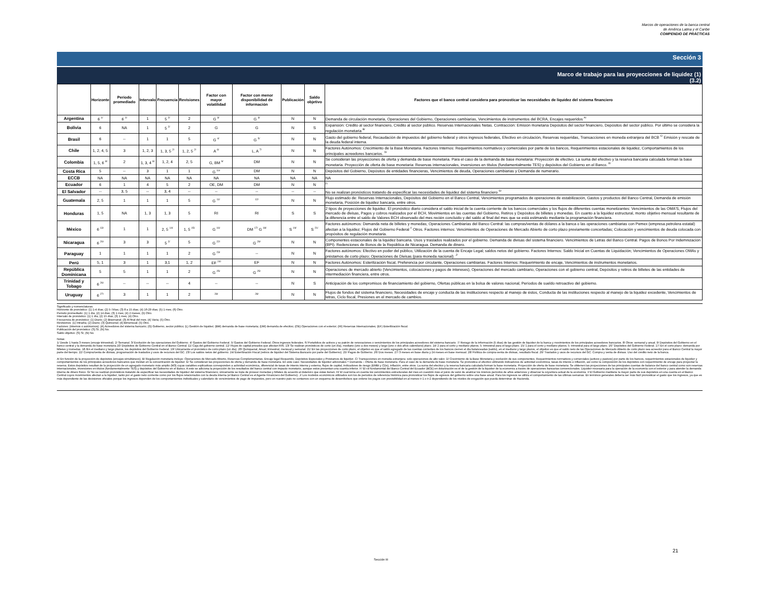Marcos de operaciones de la banca central
de América Latina y el Caribe
COMPENDIO DE PRÁCTICAS
Sección 3
Marco de trabajo para las proyecciones de liquidez (1)
(3.2)
| | Horizonte | Periodo promediado | Intervalo | Frecuencia | Revisiones | Factor con mayor volatilidad | Factor con menor disponibilidad de información | Publicación | Saldo objetivo | Factores que el banco central considera para pronosticar las necesidades de liquidez del sistema financiero |
| --- | --- | --- | --- | --- | --- | --- | --- | --- | --- | --- |
| Argentina | 6 <sup>1/</sup> | 6 <sup>1/</sup> | 1 | 5 <sup>2/</sup> | 2 | G <sup>3/</sup> | G <sup>3/</sup> | N | N | Demanda de circulación monetaria, Operaciones del Gobierno, Operaciones cambiarias, Vencimientos de instrumentos del BCRA, Encajes requeridos <sup>A/</sup> |
| Bolivia | 6 | NA | 1 | 5 <sup>2/</sup> | 2 | G | G | N | S | Expansión: Crédito al sector financiero, Crédito al sector público. Reservas Internacionales Netas. Contracción: Emisión monetaria Depósitos del sector financiero, Depósitos del sector público. Por último se considera la regulación monetaria <sup>B/</sup> |
| Brasil | 6 | -- | 1 | 1 | 5 | G <sup>4/</sup> | G <sup>5/</sup> | N | N | Gasto del gobierno federal, Recaudación de impuestos del gobierno federal y otros ingresos federales, Efectivo en circulación, Reservas requeridas, Transacciones en moneda extranjera del BCB <sup>C/</sup> Emisión y rescate de la deuda federal interna. |
| Chile | 1, 2, 4, 5 | 3 | 1, 2, 3 | 1, 3, 5 <sup>2/</sup> | 1, 2, 5 <sup>2/</sup> | A <sup>6/</sup> | L, A <sup>7/</sup> | N | N | Factores Autónomos: Crecimiento de la Base Monetaria. Factores Internos: Requerimientos normativos y comerciales por parte de los bancos, Requerimientos estacionales de liquidez, Comportamientos de los principales acreedores bancarios. <sup>D/</sup> |
| Colombia | 1, 5, 6 <sup>8/</sup> | 2 | 1, 3, 4 <sup>8/</sup> | 1, 2, 4 | 2, 5 | G, BM <sup>9/</sup> | DM | N | N | Se consideran las proyecciones de oferta y demanda de base monetaria. Para el caso de la demanda de base monetaria: Proyección de efectivo. La suma del efectivo y la reserva bancaria calculada forman la base monetaria. Proyección de oferta de base monetaria: Reservas internacionales, inversiones en títulos (fundamentalmente TES) y depósitos del Gobierno en el Banco. <sup>E/</sup> |
| Costa Rica | 5 | -- | 3 | 1 | 1 | G <sup>10/</sup> | DM | N | N | Depósitos del Gobierno, Depósitos de entidades financieras, Vencimientos de deuda, Operaciones cambiarias y Demanda de numerario. |
| ECCB | NA | NA | NA | NA | NA | NA | NA | NA | NA | NA |
| Ecuador | 6 | 1 | 4 | 5 | 2 | OE, DM | DM | N | N | <sup>F/</sup> |
| El Salvador | -- | 3, 5 | -- | 3, 4 | -- | -- | -- | -- | -- | No se realizan pronósticos tratando de especificar las necesidades de liquidez del sistema financiero <sup>G/</sup> |
| Guatemala | 2, 5 | 1 | 1 | 1 | 5 | G <sup>11/</sup> | <sup>12/</sup> | N | N | Flujo estimado de: Reservas Internacionales, Depósitos del Gobierno en el Banco Central, Vencimientos programados de operaciones de estabilización, Gastos y productos del Banco Central, Demanda de emisión monetaria, Posición de liquidez bancaria, entre otros. |
| Honduras | 1, 5 | NA | 1, 3 | 1, 3 | 5 | RI | RI | S | S | 2 tipos de proyecciones de liquidez. El pronóstico diario considera el saldo inicial de la cuenta corriente de los bancos comerciales y los flujos de diferentes cuentas monetizantes: Vencimientos de las OMA'S, Flujos del mercado de divisas, Pagos y cobros realizados por el BCH, Movimientos en las cuentas del Gobierno, Retiros y Depósitos de billetes y monedas. En cuanto a la liquidez estructural, monto objetivo mensual resultante de la diferencia entre el saldo de Valores BCH observado del mes recién concluido y del saldo al final del mes que se está estimando mediante la programación financiera. |
| México | 6 <sup>13/</sup> | 1 | 1 | 2, 5 <sup>14/</sup> | 1, 5 <sup>15/</sup> | G <sup>16/</sup> | DM <sup>17/</sup> G <sup>18/</sup> | S <sup>19/</sup> | S <sup>21/</sup> | Factores autónomos: Demanda neta de billetes y monedas; Operaciones Cambiarias del Banco Central: las compras/ventas de dólares a la banca o las operaciones cambiarias con Pemex (empresa petrolera estatal) afectan a la liquidez; Flujos del Gobierno Federal <sup>I/</sup> Otros. Factores internos: Vencimientos de Operaciones de Mercado Abierto de corto plazo previamente concertadas; Colocación y vencimientos de deuda colocada con propósitos de regulación monetaria. |
| Nicaragua | 6 <sup>20/</sup> | 3 | 3 | 5 <sup>2/</sup> | 5 | G <sup>22/</sup> | G <sup>29/</sup> | N | N | Componentes estacionales de la liquidez bancaria. Usos y traslados realizados por el gobierno. Demanda de divisas del sistema financiero. Vencimientos de Letras del Banco Central. Pagos de Bonos Por Indemnización (BPI). Redenciones de Bonos de la República de Nicaragua. Demanda de dinero. |
| Paraguay | 1 | 1 | 1 | 1 | 2 | G <sup>23/</sup> | -- | N | N | Factores autónomos: Efectivo en poder del público, Utilización de la cuenta de Encaje Legal; saldos netos del gobierno. Factores Internos: Saldo Inicial en Cuentas de Liquidación; Vencimientos de Operaciones OMAs y préstamos de corto plazo; Operaciones de Divisas (para moneda nacional). <sup>J/</sup> |
| Perú | 5, 1 | 3 | 1 | 3,1 | 1, 2 | EF <sup>24/</sup> | EF | N | N | Factores Autónomos: Esterilización fiscal, Preferencia por circulante, Operaciones cambiarias. Factores Internos: Requerimiento de encaje, Vencimientos de instrumentos monetarios. |
| República Dominicana | 5 | 5 | 1 | 1 | 2 | G <sup>25/</sup> | G <sup>25/</sup> | N | N | Operaciones de mercado abierto (Vencimientos, colocaciones y pagos de intereses), Operaciones del mercado cambiario, Operaciones con el gobierno central, Depósitos y retiros de billetes de las entidades de intermediación financiera, entre otros. |
| Trinidad y Tobago | 6 <sup>26/</sup> | -- | -- | -- | 4 | -- | -- | N | S | Anticipación de los compromisos de financiamiento del gobierno, Ofertas públicas en la bolsa de valores nacional, Períodos de sueldo retroactivo del gobierno. |
| Uruguay | 6 <sup>27/</sup> | 3 | 1 | 1 | 2 | <sup>28/</sup> | <sup>28/</sup> | N | N | Flujos de fondos del sistema financiero, Necesidades de encaje y conducta de las instituciones respecto al manejo de éstos, Conducta de las instituciones respecto al manejo de la liquidez excedente, Vencimientos de letras, Ciclo fiscal, Presiones en el mercado de cambios. |
Significado y nomenclaturas:
Horizonte de pronóstico: (1) 1-4 días; (2) 5-7días; (3) 8 a 15 días; (4) 16-29 días; (5) 1 mes; (6) Otro.
Periodo promediado: (1) 1 día; (2) 14 días; (3) 1 mes; (4) 2 meses; (5) Otro.
Intervalo de pronóstico: (1) 1 día; (2) 15 días; (3) 1 mes; (4) Otro.
Frecuencia de pronóstico: (1) Diario; (2) Bisemanal; (3) Al final del mes; (4) Varia; (5) Otro.
Revisiones: (1) Intradía; (2) Diario; (3) Quincenal; (4) Bimensual; (5) Otro.
Factores: (internos o autónomos): (A) Acreedores del sistema bancario; (G) Gobierno, sector público; (L) Gestión de liquidez; (BM) demanda de base monetaria; (DM) demanda de efectivo; (OE) Operaciones con el exterior; (RI) Reservas Internacionales; (EF) Esterilización fiscal.
Publicación del pronóstico: (S) Sí; (N) No.
Saldo objetivo: (S) Sí; (N) No.
Notas:
1/ Desde 1 hasta 3 meses (encaje trimestral). 2/ Semanal. 3/ Evolución de las operaciones del Gobierno. 4/ Gastos del Gobierno Federal. 5/ Gastos del Gobierno Federal; Otros ingresos federales. 6/ Portafolios de activos y su patrón de renovaciones o vencimientos de los principales acreedores del sistema bancario. 7/ Rezago de la información (5 días) de las gestión de liquidez de la banca y movimientos de los principales acreedores bancarios. 8/ Otros: semanal y anual. 9/ Depósitos del Gobierno en el banco central y la demanda de base monetaria.10/ Depósitos de Gobierno Central en el Banco Central. 11/ Caja del gobierno central. 12/ Flujos de capital privados que afectan RIN. 13/ Se realizan pronósticos de corto (un día), mediano (uno a dos meses) y largo (uno o dos años calendario) plazo. 14/ 2 para el corto y mediano plazos; 5: trimestral para el largo plazo. 15/ 1 para el corto y mediano plazos; 5: trimestral para el largo plazo. 16/ 'Depósitos del Gobierno Federal. 17/ En el corto plazo: demanda por billetes y monedas. 18 /En el mediano y largo plazos, los depósitos del Gobierno Federal. 19/ Únicamente el pronóstico de corto plazo (un día). 20/ Quinquenal, Anual, trimestral, mensual y semanal. 21/ En las proyecciones de corto plazo, el objetivo es que el saldo agregado de las cuentas corrientes de los bancos cierren el día balanceadas (saldo), en el mediano y largo plazos, el objetivo es que el saldo neto de las Operaciones de Mercado Abierto de corto plazo sea acreedor para el Banco Central la mayor parte del tiempo. 22/ Compra/venta de divisas, programación de traslados y usos de recursos del GC. 23/ Los saldos netos del gobierno. 24/ Esterilización Fiscal (retiros de liquidez del Sistema Bancario por parte del Gobierno). 25/ Pagos de Gobierno. 26/ Dos meses. 27/ 3 meses en base diaria y 24 meses en base mensual. 28/ Política de compra-venta de divisas, resultado fiscal. 29/ Traslados y usos de recursos del GC. Compra y venta de divisas. Uso del crédito neto de la banca.
A/ En función de la proyección de depósitos (encajes simultáneos). B/ Regulación monetaria incluye: Operaciones de Mercado Abierto, Reservas Complementarias, Encaje legal Requerido, Depósitos Especiales y Préstamos de liquidez. C/ Transacciones en moneda extranjera: solo operaciones de alto valor. D/ Crecimiento de la Base Monetaria y evolución de sus componentes. Requerimientos normativos y comerciales (activos y pasivos) por parte de los bancos, requerimientos estacionales de liquidez y comportamientos de los principales acreedores bancarios que incidan en la concentración de liquidez. E/ Se consideran las proyecciones de oferta y demanda de base monetaria. En este caso: Necesidades de liquidez adicionales = Demanda – Oferta de base monetaria. Para el caso de la demanda de base monetaria: Se pronostica el efectivo utilizando indicadores de actividad económica, tasas de interés e inflación, así como la composición de los depósitos con requerimiento de encaje para proyectar la reserva. Estos depósitos resultan de la proyección de un agregado monetario más amplio (M3) cuyas variables explicativas corresponden a actividad económica, diferencial de tasas de interés interna y externa, flujos de capital, indicadores de riesgo (EMBI y CDs), inflación, entre otros. La suma del efectivo y la reserva bancaria calculada forman la base monetaria. Proyección de oferta de base monetaria: Se obtienen las proyecciones de las principales cuentas de balance del banco central como son reservas internacionales, inversiones en títulos (fundamentalmente TES) y depósitos del Gobierno en el Banco. A esto se adiciona la proyección de los resultados del banco central con impacto monetario, aunque estos presentan una cuantía inferior. F/ El rol fundamental del Banco Central del Ecuador (BCE) en dolarización es el de la gestión de la liquidez de la economía a través de operaciones bancarias convencionales. Liquidez necesaria para la operación de la economía con el exterior y para atender la demanda interna de dinero físico. G/ No se realizan pronósticos tratando de especificar las necesidades de liquidez del sistema financiero; únicamente se trata de proveer monedas y billetes de acuerdo al deterioro que éstas tienen. H/ El cual toma en cuenta los vencimientos estructurales del mes en cuestión más el juicio de valor de analizar los mismos períodos de años anteriores y observar la coyuntura actual de la economía. I/ El Gobierno mantiene la mayor parte de sus depósitos en una cuenta en el Banco Central cuyos movimientos afectan a la liquidez, tanto por el gasto neto corriente como por los flujos relacionados con la deuda interna (el Banco Central es el Agente Financiero del Gobierno). J/ Los modelos económicos utilizados son los de periodos de referencia histórica para pronosticar los flujos de egresos del gobierno sobre una base anual. Para los ingresos se utiliza el comportamiento de las últimas semanas. En términos generales debería ser más fácil pronosticar el gasto que los ingresos, ya que es más dependiente de las decisiones oficiales porque los ingresos dependen de los comportamientos individuales y calendario de vencimientos de pago de impuestos, pero en nuestro país no contamos con un esquema de desembolsos que ordene los pagos con previsibilidad en al menos t+1 o t+2 dependiendo de los niveles de erogación que pueda determinar de Hacienda.
21
Sección III